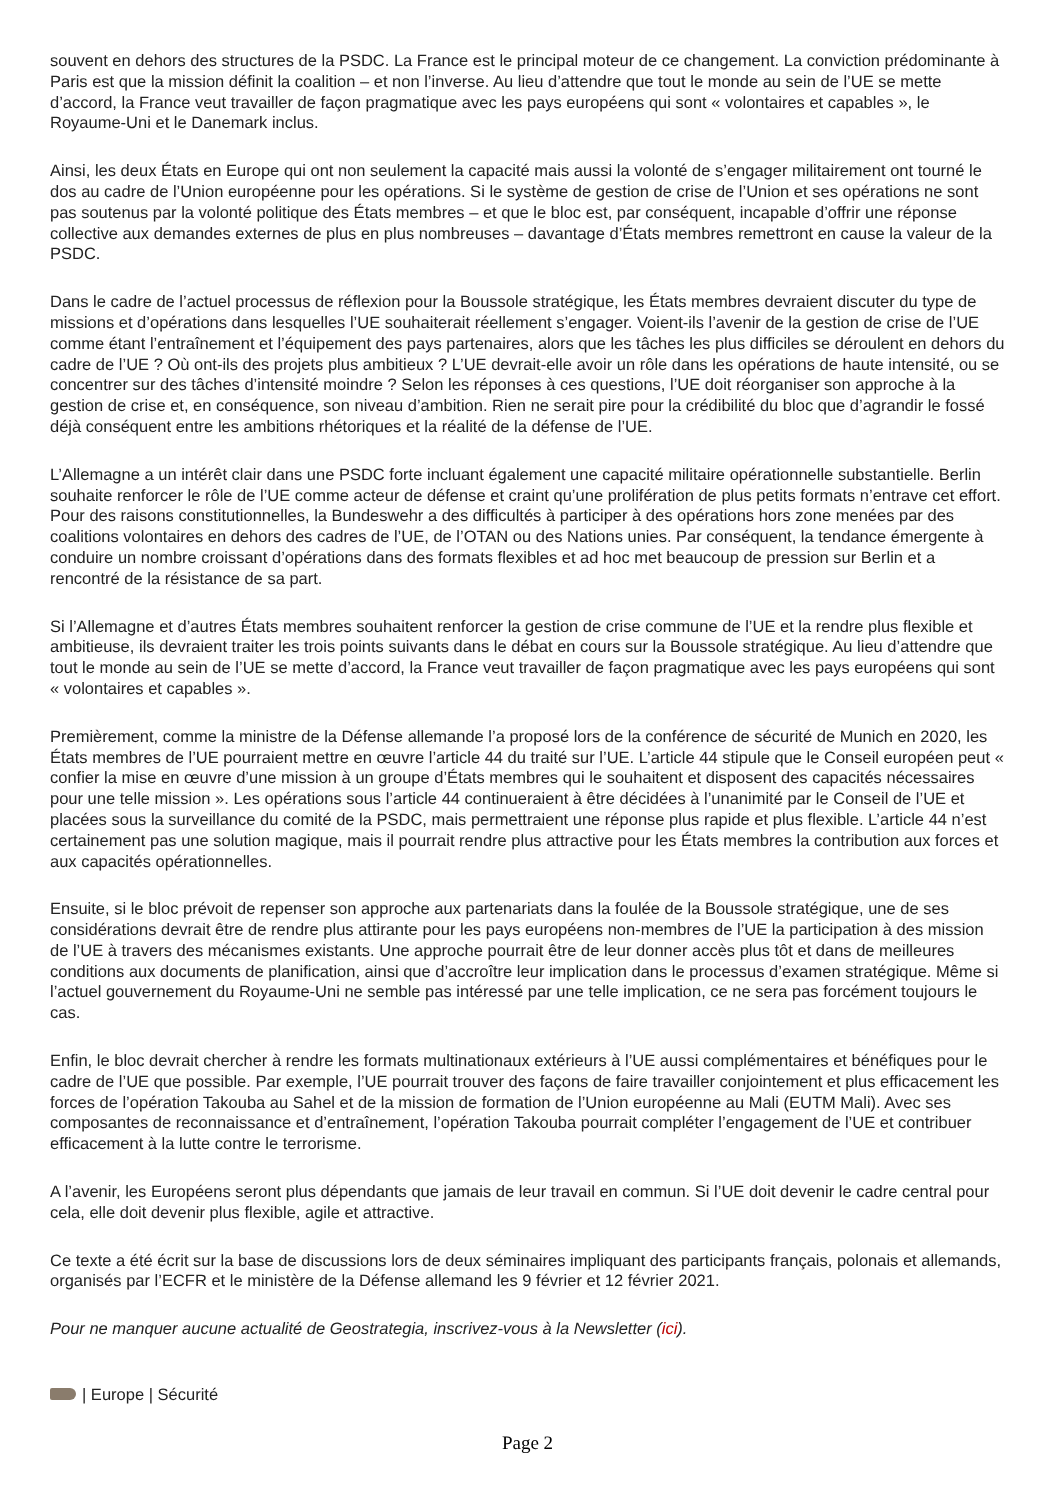souvent en dehors des structures de la PSDC. La France est le principal moteur de ce changement. La conviction prédominante à Paris est que la mission définit la coalition – et non l’inverse. Au lieu d’attendre que tout le monde au sein de l’UE se mette d’accord, la France veut travailler de façon pragmatique avec les pays européens qui sont « volontaires et capables », le Royaume-Uni et le Danemark inclus.
Ainsi, les deux États en Europe qui ont non seulement la capacité mais aussi la volonté de s’engager militairement ont tourné le dos au cadre de l’Union européenne pour les opérations. Si le système de gestion de crise de l’Union et ses opérations ne sont pas soutenus par la volonté politique des États membres – et que le bloc est, par conséquent, incapable d’offrir une réponse collective aux demandes externes de plus en plus nombreuses – davantage d’États membres remettront en cause la valeur de la PSDC.
Dans le cadre de l’actuel processus de réflexion pour la Boussole stratégique, les États membres devraient discuter du type de missions et d’opérations dans lesquelles l’UE souhaiterait réellement s’engager. Voient-ils l’avenir de la gestion de crise de l’UE comme étant l’entraînement et l’équipement des pays partenaires, alors que les tâches les plus difficiles se déroulent en dehors du cadre de l’UE ? Où ont-ils des projets plus ambitieux ? L’UE devrait-elle avoir un rôle dans les opérations de haute intensité, ou se concentrer sur des tâches d’intensité moindre ? Selon les réponses à ces questions, l’UE doit réorganiser son approche à la gestion de crise et, en conséquence, son niveau d’ambition. Rien ne serait pire pour la crédibilité du bloc que d’agrandir le fossé déjà conséquent entre les ambitions rhétoriques et la réalité de la défense de l’UE.
L’Allemagne a un intérêt clair dans une PSDC forte incluant également une capacité militaire opérationnelle substantielle. Berlin souhaite renforcer le rôle de l’UE comme acteur de défense et craint qu’une prolifération de plus petits formats n’entrave cet effort. Pour des raisons constitutionnelles, la Bundeswehr a des difficultés à participer à des opérations hors zone menées par des coalitions volontaires en dehors des cadres de l’UE, de l’OTAN ou des Nations unies. Par conséquent, la tendance émergente à conduire un nombre croissant d’opérations dans des formats flexibles et ad hoc met beaucoup de pression sur Berlin et a rencontré de la résistance de sa part.
Si l’Allemagne et d’autres États membres souhaitent renforcer la gestion de crise commune de l’UE et la rendre plus flexible et ambitieuse, ils devraient traiter les trois points suivants dans le débat en cours sur la Boussole stratégique. Au lieu d’attendre que tout le monde au sein de l’UE se mette d’accord, la France veut travailler de façon pragmatique avec les pays européens qui sont « volontaires et capables ».
Premièrement, comme la ministre de la Défense allemande l’a proposé lors de la conférence de sécurité de Munich en 2020, les États membres de l’UE pourraient mettre en œuvre l’article 44 du traité sur l’UE. L’article 44 stipule que le Conseil européen peut « confier la mise en œuvre d’une mission à un groupe d’États membres qui le souhaitent et disposent des capacités nécessaires pour une telle mission ». Les opérations sous l’article 44 continueraient à être décidées à l’unanimité par le Conseil de l’UE et placées sous la surveillance du comité de la PSDC, mais permettraient une réponse plus rapide et plus flexible. L’article 44 n’est certainement pas une solution magique, mais il pourrait rendre plus attractive pour les États membres la contribution aux forces et aux capacités opérationnelles.
Ensuite, si le bloc prévoit de repenser son approche aux partenariats dans la foulée de la Boussole stratégique, une de ses considérations devrait être de rendre plus attirante pour les pays européens non-membres de l’UE la participation à des mission de l’UE à travers des mécanismes existants. Une approche pourrait être de leur donner accès plus tôt et dans de meilleures conditions aux documents de planification, ainsi que d’accroître leur implication dans le processus d’examen stratégique. Même si l’actuel gouvernement du Royaume-Uni ne semble pas intéressé par une telle implication, ce ne sera pas forcément toujours le cas.
Enfin, le bloc devrait chercher à rendre les formats multinationaux extérieurs à l’UE aussi complémentaires et bénéfiques pour le cadre de l’UE que possible. Par exemple, l’UE pourrait trouver des façons de faire travailler conjointement et plus efficacement les forces de l’opération Takouba au Sahel et de la mission de formation de l’Union européenne au Mali (EUTM Mali). Avec ses composantes de reconnaissance et d’entraînement, l’opération Takouba pourrait compléter l’engagement de l’UE et contribuer efficacement à la lutte contre le terrorisme.
A l’avenir, les Européens seront plus dépendants que jamais de leur travail en commun. Si l’UE doit devenir le cadre central pour cela, elle doit devenir plus flexible, agile et attractive.
Ce texte a été écrit sur la base de discussions lors de deux séminaires impliquant des participants français, polonais et allemands, organisés par l’ECFR et le ministère de la Défense allemand les 9 février et 12 février 2021.
Pour ne manquer aucune actualité de Geostrategia, inscrivez-vous à la Newsletter (ici).
| Europe | Sécurité
Page 2